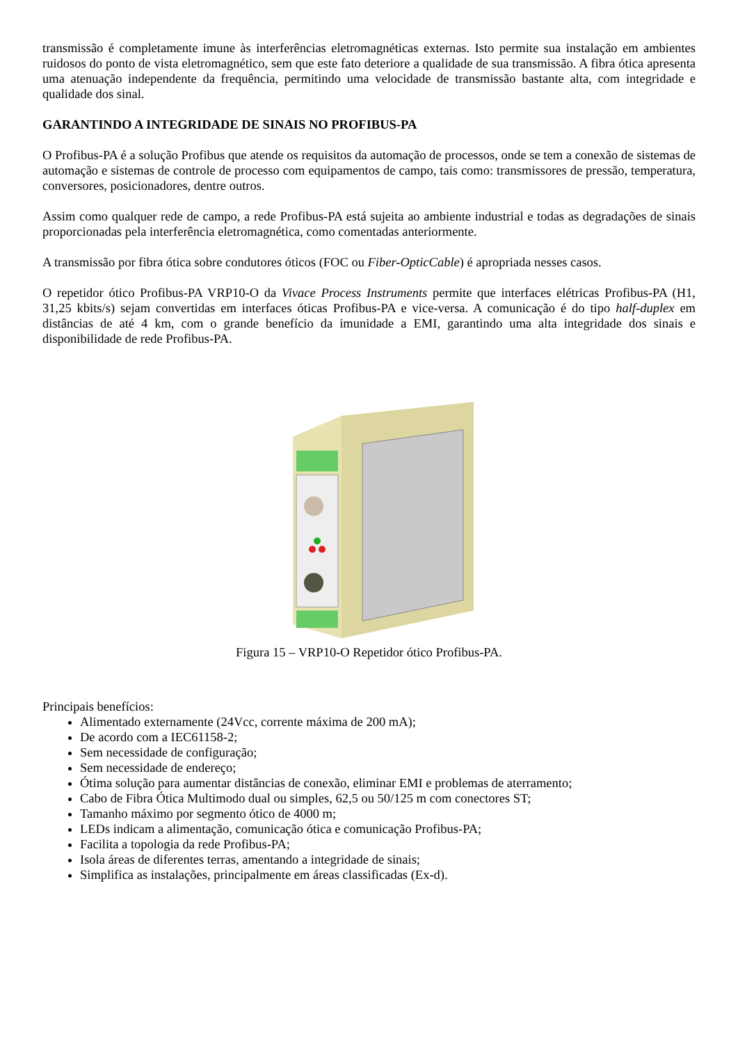transmissão é completamente imune às interferências eletromagnéticas externas. Isto permite sua instalação em ambientes ruidosos do ponto de vista eletromagnético, sem que este fato deteriore a qualidade de sua transmissão. A fibra ótica apresenta uma atenuação independente da frequência, permitindo uma velocidade de transmissão bastante alta, com integridade e qualidade dos sinal.
GARANTINDO A INTEGRIDADE DE SINAIS NO PROFIBUS-PA
O Profibus-PA é a solução Profibus que atende os requisitos da automação de processos, onde se tem a conexão de sistemas de automação e sistemas de controle de processo com equipamentos de campo, tais como: transmissores de pressão, temperatura, conversores, posicionadores, dentre outros.
Assim como qualquer rede de campo, a rede Profibus-PA está sujeita ao ambiente industrial e todas as degradações de sinais proporcionadas pela interferência eletromagnética, como comentadas anteriormente.
A transmissão por fibra ótica sobre condutores óticos (FOC ou Fiber-OpticCable) é apropriada nesses casos.
O repetidor ótico Profibus-PA VRP10-O da Vivace Process Instruments permite que interfaces elétricas Profibus-PA (H1, 31,25 kbits/s) sejam convertidas em interfaces óticas Profibus-PA e vice-versa. A comunicação é do tipo half-duplex em distâncias de até 4 km, com o grande benefício da imunidade a EMI, garantindo uma alta integridade dos sinais e disponibilidade de rede Profibus-PA.
Figura 15 – VRP10-O Repetidor ótico Profibus-PA.
Principais benefícios:
Alimentado externamente (24Vcc, corrente máxima de 200 mA);
De acordo com a IEC61158-2;
Sem necessidade de configuração;
Sem necessidade de endereço;
Ótima solução para aumentar distâncias de conexão, eliminar EMI e problemas de aterramento;
Cabo de Fibra Ótica Multimodo dual ou simples, 62,5 ou 50/125 m com conectores ST;
Tamanho máximo por segmento ótico de 4000 m;
LEDs indicam a alimentação, comunicação ótica e comunicação Profibus-PA;
Facilita a topologia da rede Profibus-PA;
Isola áreas de diferentes terras, amentando a integridade de sinais;
Simplifica as instalações, principalmente em áreas classificadas (Ex-d).